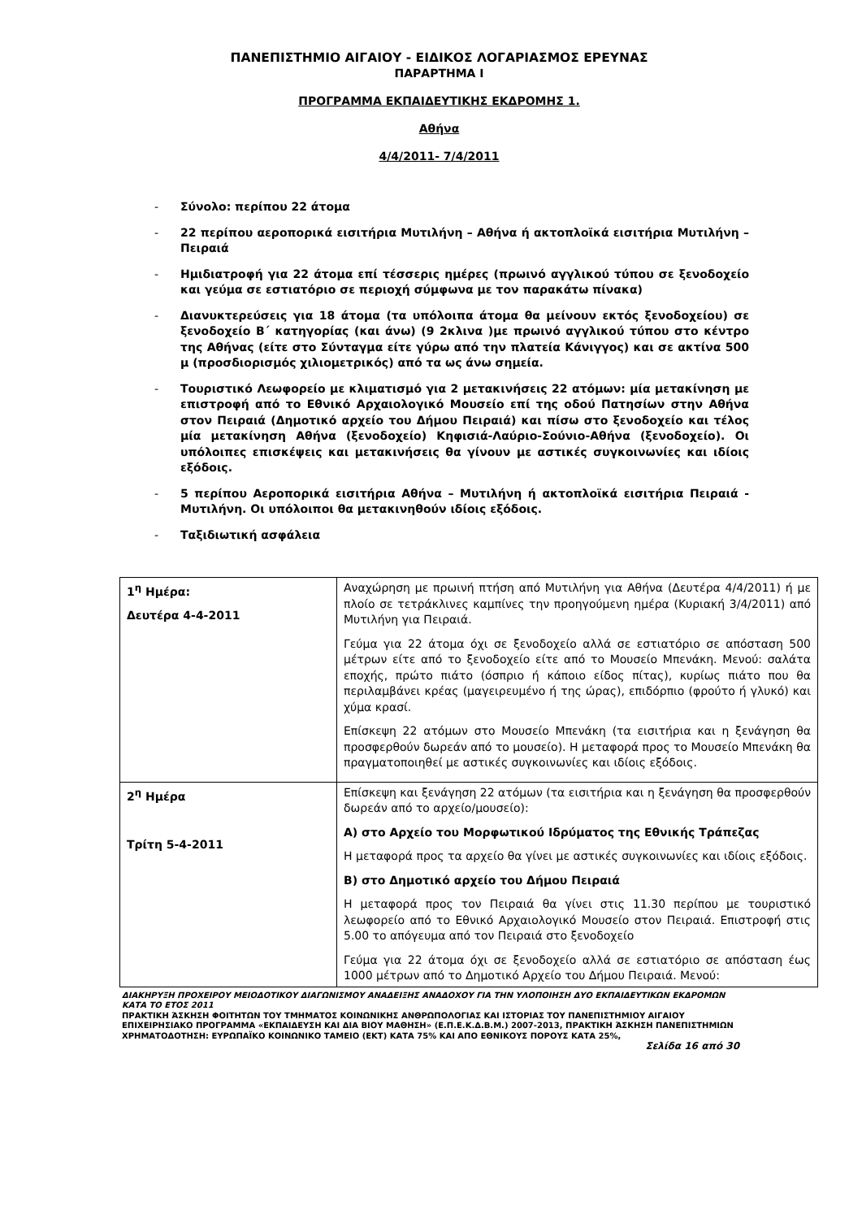ΠΑΝΕΠΙΣΤΗΜΙΟ ΑΙΓΑΙΟΥ - ΕΙΔΙΚΟΣ ΛΟΓΑΡΙΑΣΜΟΣ ΕΡΕΥΝΑΣ
ΠΑΡΑΡΤΗΜΑ Ι
ΠΡΟΓΡΑΜΜΑ ΕΚΠΑΙΔΕΥΤΙΚΗΣ ΕΚΔΡΟΜΗΣ 1.
Αθήνα
4/4/2011- 7/4/2011
- Σύνολο: περίπου 22 άτομα
- 22 περίπου αεροπορικά εισιτήρια Μυτιλήνη – Αθήνα ή ακτοπλοϊκά εισιτήρια Μυτιλήνη – Πειραιά
- Ημιδιατροφή για 22 άτομα επί τέσσερις ημέρες (πρωινό αγγλικού τύπου σε ξενοδοχείο και γεύμα σε εστιατόριο σε περιοχή σύμφωνα με τον παρακάτω πίνακα)
- Διανυκτερεύσεις για 18 άτομα (τα υπόλοιπα άτομα θα μείνουν εκτός ξενοδοχείου) σε ξενοδοχείο Β΄ κατηγορίας (και άνω) (9 2κλινα )με πρωινό αγγλικού τύπου στο κέντρο της Αθήνας (είτε στο Σύνταγμα είτε γύρω από την πλατεία Κάνιγγος) και σε ακτίνα 500 μ (προσδιορισμός χιλιομετρικός) από τα ως άνω σημεία.
- Τουριστικό Λεωφορείο με κλιματισμό για 2 μετακινήσεις 22 ατόμων: μία μετακίνηση με επιστροφή από το Εθνικό Αρχαιολογικό Μουσείο επί της οδού Πατησίων στην Αθήνα στον Πειραιά (Δημοτικό αρχείο του Δήμου Πειραιά) και πίσω στο ξενοδοχείο και τέλος μία μετακίνηση Αθήνα (ξενοδοχείο) Κηφισιά-Λαύριο-Σούνιο-Αθήνα (ξενοδοχείο). Οι υπόλοιπες επισκέψεις και μετακινήσεις θα γίνουν με αστικές συγκοινωνίες και ιδίοις εξόδοις.
- 5 περίπου Αεροπορικά εισιτήρια Αθήνα – Μυτιλήνη ή ακτοπλοϊκά εισιτήρια Πειραιά - Μυτιλήνη. Οι υπόλοιποι θα μετακινηθούν ιδίοις εξόδοις.
- Ταξιδιωτική ασφάλεια
| 1<sup>η</sup> Ημέρα: Δευτέρα 4-4-2011 | Αναχώρηση με πρωινή πτήση από Μυτιλήνη για Αθήνα (Δευτέρα 4/4/2011) ή με πλοίο σε τετράκλινες καμπίνες την προηγούμενη ημέρα (Κυριακή 3/4/2011) από Μυτιλήνη για Πειραιά. Γεύμα για 22 άτομα όχι σε ξενοδοχείο αλλά σε εστιατόριο σε απόσταση 500 μέτρων είτε από το ξενοδοχείο είτε από το Μουσείο Μπενάκη. Μενού: σαλάτα εποχής, πρώτο πιάτο (όσπριο ή κάποιο είδος πίτας), κυρίως πιάτο που θα περιλαμβάνει κρέας (μαγειρευμένο ή της ώρας), επιδόρπιο (φρούτο ή γλυκό) και χύμα κρασί. Επίσκεψη 22 ατόμων στο Μουσείο Μπενάκη (τα εισιτήρια και η ξενάγηση θα προσφερθούν δωρεάν από το μουσείο). Η μεταφορά προς το Μουσείο Μπενάκη θα πραγματοποιηθεί με αστικές συγκοινωνίες και ιδίοις εξόδοις. |
| 2<sup>η</sup> Ημέρα Τρίτη 5-4-2011 | Επίσκεψη και ξενάγηση 22 ατόμων (τα εισιτήρια και η ξενάγηση θα προσφερθούν δωρεάν από το αρχείο/μουσείο): Α) στο Αρχείο του Μορφωτικού Ιδρύματος της Εθνικής Τράπεζας Η μεταφορά προς τα αρχείο θα γίνει με αστικές συγκοινωνίες και ιδίοις εξόδοις. Β) στο Δημοτικό αρχείο του Δήμου Πειραιά Η μεταφορά προς τον Πειραιά θα γίνει στις 11.30 περίπου με τουριστικό λεωφορείο από το Εθνικό Αρχαιολογικό Μουσείο στον Πειραιά. Επιστροφή στις 5.00 το απόγευμα από τον Πειραιά στο ξενοδοχείο Γεύμα για 22 άτομα όχι σε ξενοδοχείο αλλά σε εστιατόριο σε απόσταση έως 1000 μέτρων από το Δημοτικό Αρχείο του Δήμου Πειραιά. Μενού: |
ΔΙΑΚΗΡΥΞΗ ΠΡΟΧΕΙΡΟΥ ΜΕΙΟΔΟΤΙΚΟΥ ΔΙΑΓΩΝΙΣΜΟΥ ΑΝΑΔΕΙΞΗΣ ΑΝΑΔΟΧΟΥ ΓΙΑ ΤΗΝ ΥΛΟΠΟΙΗΣΗ ΔΥΟ ΕΚΠΑΙΔΕΥΤΙΚΩΝ ΕΚΔΡΟΜΩΝ ΚΑΤΑ ΤΟ ΕΤΟΣ 2011
ΠΡΑΚΤΙΚΗ ΆΣΚΗΣΗ ΦΟΙΤΗΤΩΝ ΤΟΥ ΤΜΗΜΑΤΟΣ ΚΟΙΝΩΝΙΚΗΣ ΑΝΘΡΩΠΟΛΟΓΙΑΣ ΚΑΙ ΙΣΤΟΡΙΑΣ ΤΟΥ ΠΑΝΕΠΙΣΤΗΜΙΟΥ ΑΙΓΑΙΟΥ ΕΠΙΧΕΙΡΗΣΙΑΚΟ ΠΡΟΓΡΑΜΜΑ «ΕΚΠΑΙΔΕΥΣΗ ΚΑΙ ΔΙΑ ΒΙΟΥ ΜΑΘΗΣΗ» (Ε.Π.Ε.Κ.Δ.Β.Μ.) 2007-2013, ΠΡΑΚΤΙΚΗ ΆΣΚΗΣΗ ΠΑΝΕΠΙΣΤΗΜΙΩΝ
ΧΡΗΜΑΤΟΔΟΤΗΣΗ: ΕΥΡΩΠΑΪΚΟ ΚΟΙΝΩΝΙΚΟ ΤΑΜΕΙΟ (ΕΚΤ) ΚΑΤΑ 75% ΚΑΙ ΑΠΟ ΕΘΝΙΚΟΥΣ ΠΟΡΟΥΣ ΚΑΤΑ 25%,
Σελίδα 16 από 30